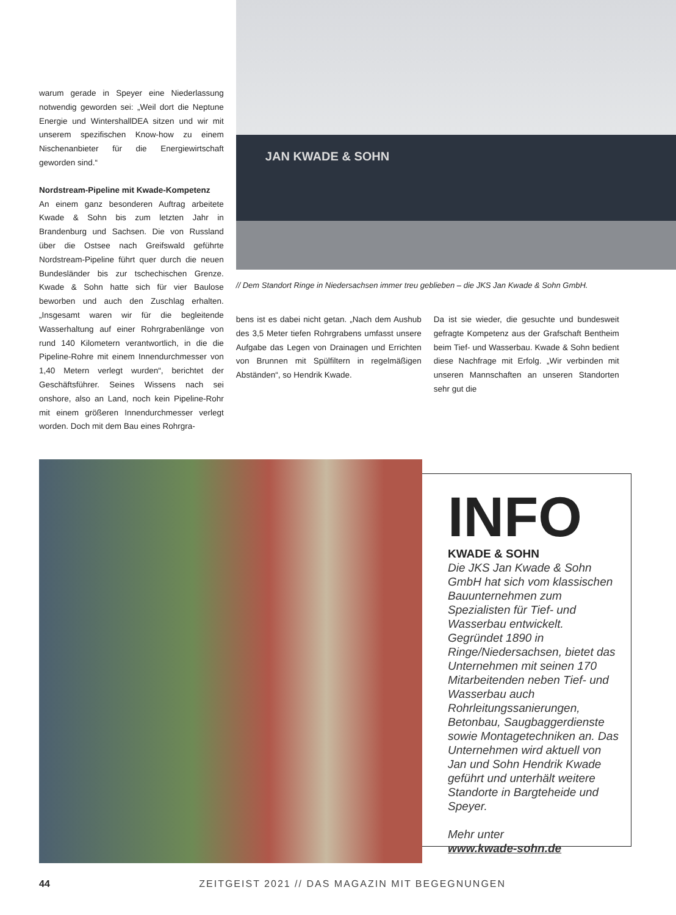warum gerade in Speyer eine Niederlassung notwendig geworden sei: „Weil dort die Neptune Energie und WintershallDEA sitzen und wir mit unserem spezifischen Know-how zu einem Nischenanbieter für die Energiewirtschaft geworden sind.“
Nordstream-Pipeline mit Kwade-Kompetenz
An einem ganz besonderen Auftrag arbeitete Kwade & Sohn bis zum letzten Jahr in Brandenburg und Sachsen. Die von Russland über die Ostsee nach Greifswald geführte Nordstream-Pipeline führt quer durch die neuen Bundesländer bis zur tschechischen Grenze. Kwade & Sohn hatte sich für vier Baulose beworben und auch den Zuschlag erhalten. „Insgesamt waren wir für die begleitende Wasserhaltung auf einer Rohrgrabenlänge von rund 140 Kilometern verantwortlich, in die die Pipeline-Rohre mit einem Innendurchmesser von 1,40 Metern verlegt wurden“, berichtet der Geschäftsführer. Seines Wissens nach sei onshore, also an Land, noch kein Pipeline-Rohr mit einem größeren Innendurchmesser verlegt worden. Doch mit dem Bau eines Rohrgra-
JAN KWADE & SOHN
// Dem Standort Ringe in Niedersachsen immer treu geblieben – die JKS Jan Kwade & Sohn GmbH.
bens ist es dabei nicht getan. „Nach dem Aushub des 3,5 Meter tiefen Rohrgrabens umfasst unsere Aufgabe das Legen von Drainagen und Errichten von Brunnen mit Spülfiltern in regelmäßigen Abständen“, so Hendrik Kwade.
Da ist sie wieder, die gesuchte und bundesweit gefragte Kompetenz aus der Grafschaft Bentheim beim Tief- und Wasserbau. Kwade & Sohn bedient diese Nachfrage mit Erfolg. „Wir verbinden mit unseren Mannschaften an unseren Standorten sehr gut die
INFO
KWADE & SOHN
Die JKS Jan Kwade & Sohn GmbH hat sich vom klassischen Bauunternehmen zum Spezialisten für Tief- und Wasserbau entwickelt. Gegründet 1890 in Ringe/Niedersachsen, bietet das Unternehmen mit seinen 170 Mitarbeitenden neben Tief- und Wasserbau auch Rohrleitungssanierungen, Betonbau, Saugbaggerdienste sowie Montagetechniken an. Das Unternehmen wird aktuell von Jan und Sohn Hendrik Kwade geführt und unterhält weitere Standorte in Bargteheide und Speyer.
Mehr unter
www.kwade-sohn.de
44 ZEITGEIST 2021 // DAS MAGAZIN MIT BEGEGNUNGEN